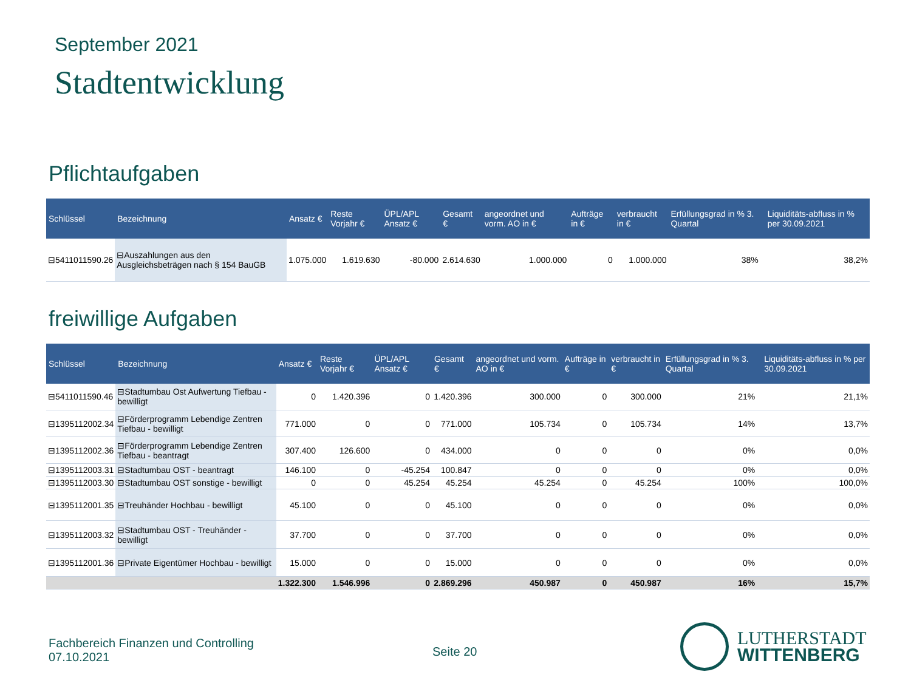September 2021
Stadtentwicklung
Pflichtaufgaben
| Schlüssel | Bezeichnung | Ansatz € | Reste Vorjahr € | ÜPL/APL Ansatz € | Gesamt € | angeordnet und vorm. AO in € | Aufträge in € | verbraucht in € | Erfüllungsgrad in % 3. Quartal | | Liquiditäts-abfluss in % per 30.09.2021 |
| --- | --- | --- | --- | --- | --- | --- | --- | --- | --- | --- | --- |
| ⊟5411011590.26 | ⊟Auszahlungen aus den Ausgleichsbeträgen nach § 154 BauGB | 1.075.000 | 1.619.630 | -80.000 | 2.614.630 | 1.000.000 | 0 | 1.000.000 | 38% | | 38,2% |
freiwillige Aufgaben
| Schlüssel | Bezeichnung | Ansatz € | Reste Vorjahr € | ÜPL/APL Ansatz € | Gesamt € | angeordnet und vorm. AO in € | Aufträge in € | verbraucht in € | Erfüllungsgrad in % 3. Quartal | | Liquiditäts-abfluss in % per 30.09.2021 |
| --- | --- | --- | --- | --- | --- | --- | --- | --- | --- | --- | --- |
| ⊟5411011590.46 | ⊟Stadtumbau Ost Aufwertung Tiefbau - bewilligt | 0 | 1.420.396 | 0 | 1.420.396 | 300.000 | 0 | 300.000 | 21% | | 21,1% |
| ⊟1395112002.34 | ⊟Förderprogramm Lebendige Zentren Tiefbau - bewilligt | 771.000 | 0 | 0 | 771.000 | 105.734 | 0 | 105.734 | 14% | | 13,7% |
| ⊟1395112002.36 | ⊟Förderprogramm Lebendige Zentren Tiefbau - beantragt | 307.400 | 126.600 | 0 | 434.000 | 0 | 0 | 0 | 0% | | 0,0% |
| ⊟1395112003.31 | ⊟Stadtumbau OST - beantragt | 146.100 | 0 | -45.254 | 100.847 | 0 | 0 | 0 | 0% | | 0,0% |
| ⊟1395112003.30 | ⊟Stadtumbau OST sonstige - bewilligt | 0 | 0 | 45.254 | 45.254 | 45.254 | 0 | 45.254 | 100% | | 100,0% |
| ⊟1395112001.35 | ⊟Treuhänder Hochbau - bewilligt | 45.100 | 0 | 0 | 45.100 | 0 | 0 | 0 | 0% | | 0,0% |
| ⊟1395112003.32 | ⊟Stadtumbau OST - Treuhänder - bewilligt | 37.700 | 0 | 0 | 37.700 | 0 | 0 | 0 | 0% | | 0,0% |
| ⊟1395112001.36 | ⊟Private Eigentümer Hochbau - bewilligt | 15.000 | 0 | 0 | 15.000 | 0 | 0 | 0 | 0% | | 0,0% |
| | | 1.322.300 | 1.546.996 | 0 | 2.869.296 | 450.987 | 0 | 450.987 | 16% | | 15,7% |
Fachbereich Finanzen und Controlling
07.10.2021
Seite 20
LUTHERSTADT
WITTENBERG